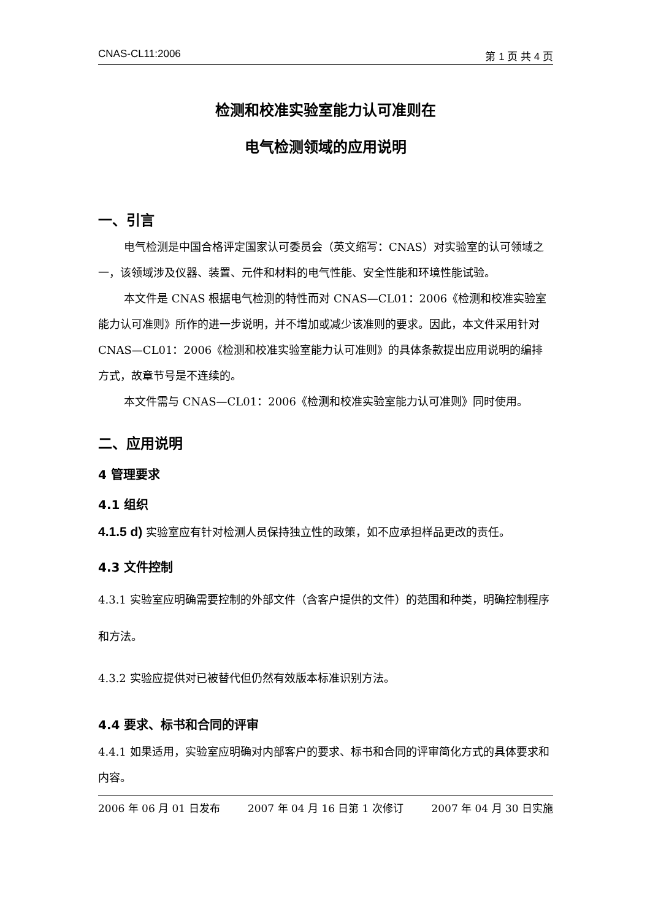CNAS-CL11:2006 第 1 页 共 4 页
检测和校准实验室能力认可准则在
电气检测领域的应用说明
一、引言
电气检测是中国合格评定国家认可委员会（英文缩写：CNAS）对实验室的认可领域之一，该领域涉及仪器、装置、元件和材料的电气性能、安全性能和环境性能试验。
本文件是 CNAS 根据电气检测的特性而对 CNAS—CL01：2006《检测和校准实验室能力认可准则》所作的进一步说明，并不增加或减少该准则的要求。因此，本文件采用针对 CNAS—CL01：2006《检测和校准实验室能力认可准则》的具体条款提出应用说明的编排方式，故章节号是不连续的。
本文件需与 CNAS—CL01：2006《检测和校准实验室能力认可准则》同时使用。
二、应用说明
4 管理要求
4.1 组织
4.1.5 d) 实验室应有针对检测人员保持独立性的政策，如不应承担样品更改的责任。
4.3 文件控制
4.3.1 实验室应明确需要控制的外部文件（含客户提供的文件）的范围和种类，明确控制程序和方法。
4.3.2 实验应提供对已被替代但仍然有效版本标准识别方法。
4.4 要求、标书和合同的评审
4.4.1 如果适用，实验室应明确对内部客户的要求、标书和合同的评审简化方式的具体要求和内容。
2006 年 06 月 01 日发布 2007 年 04 月 16 日第 1 次修订 2007 年 04 月 30 日实施